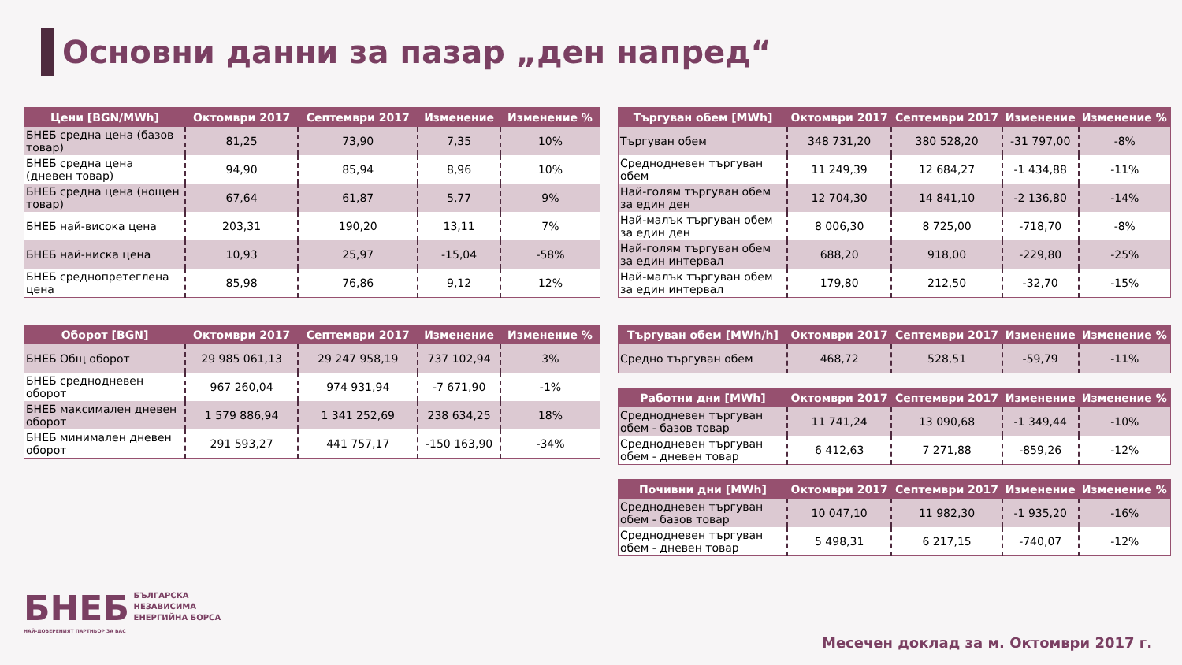Основни данни за пазар „ден напред“
| Цени [BGN/MWh] | Октомври 2017 | Септември 2017 | Изменение | Изменение % |
| --- | --- | --- | --- | --- |
| БНЕБ средна цена (базов товар) | 81,25 | 73,90 | 7,35 | 10% |
| БНЕБ средна цена (дневен товар) | 94,90 | 85,94 | 8,96 | 10% |
| БНЕБ средна цена (нощен товар) | 67,64 | 61,87 | 5,77 | 9% |
| БНЕБ най-висока цена | 203,31 | 190,20 | 13,11 | 7% |
| БНЕБ най-ниска цена | 10,93 | 25,97 | -15,04 | -58% |
| БНЕБ среднопретеглена цена | 85,98 | 76,86 | 9,12 | 12% |
| Оборот [BGN] | Октомври 2017 | Септември 2017 | Изменение | Изменение % |
| --- | --- | --- | --- | --- |
| БНЕБ Общ оборот | 29 985 061,13 | 29 247 958,19 | 737 102,94 | 3% |
| БНЕБ среднодневен оборот | 967 260,04 | 974 931,94 | -7 671,90 | -1% |
| БНЕБ максимален дневен оборот | 1 579 886,94 | 1 341 252,69 | 238 634,25 | 18% |
| БНЕБ минимален дневен оборот | 291 593,27 | 441 757,17 | -150 163,90 | -34% |
| Търгуван обем [MWh] | Октомври 2017 | Септември 2017 | Изменение | Изменение % |
| --- | --- | --- | --- | --- |
| Търгуван обем | 348 731,20 | 380 528,20 | -31 797,00 | -8% |
| Среднодневен търгуван обем | 11 249,39 | 12 684,27 | -1 434,88 | -11% |
| Най-голям търгуван обем за един ден | 12 704,30 | 14 841,10 | -2 136,80 | -14% |
| Най-малък търгуван обем за един ден | 8 006,30 | 8 725,00 | -718,70 | -8% |
| Най-голям търгуван обем за един интервал | 688,20 | 918,00 | -229,80 | -25% |
| Най-малък търгуван обем за един интервал | 179,80 | 212,50 | -32,70 | -15% |
| Търгуван обем [MWh/h] | Октомври 2017 | Септември 2017 | Изменение | Изменение % |
| --- | --- | --- | --- | --- |
| Средно търгуван обем | 468,72 | 528,51 | -59,79 | -11% |
| Работни дни [MWh] | Октомври 2017 | Септември 2017 | Изменение | Изменение % |
| --- | --- | --- | --- | --- |
| Среднодневен търгуван обем - базов товар | 11 741,24 | 13 090,68 | -1 349,44 | -10% |
| Среднодневен търгуван обем - дневен товар | 6 412,63 | 7 271,88 | -859,26 | -12% |
| Почивни дни [MWh] | Октомври 2017 | Септември 2017 | Изменение | Изменение % |
| --- | --- | --- | --- | --- |
| Среднодневен търгуван обем - базов товар | 10 047,10 | 11 982,30 | -1 935,20 | -16% |
| Среднодневен търгуван обем - дневен товар | 5 498,31 | 6 217,15 | -740,07 | -12% |
БНЕБ БЪЛГАРСКА
НЕЗАВИСИМА
ЕНЕРГИЙНА БОРСА
НАЙ-ДОВЕРЕНИЯТ ПАРТНЬОР ЗА ВАС
Месечен доклад за м. Октомври 2017 г.